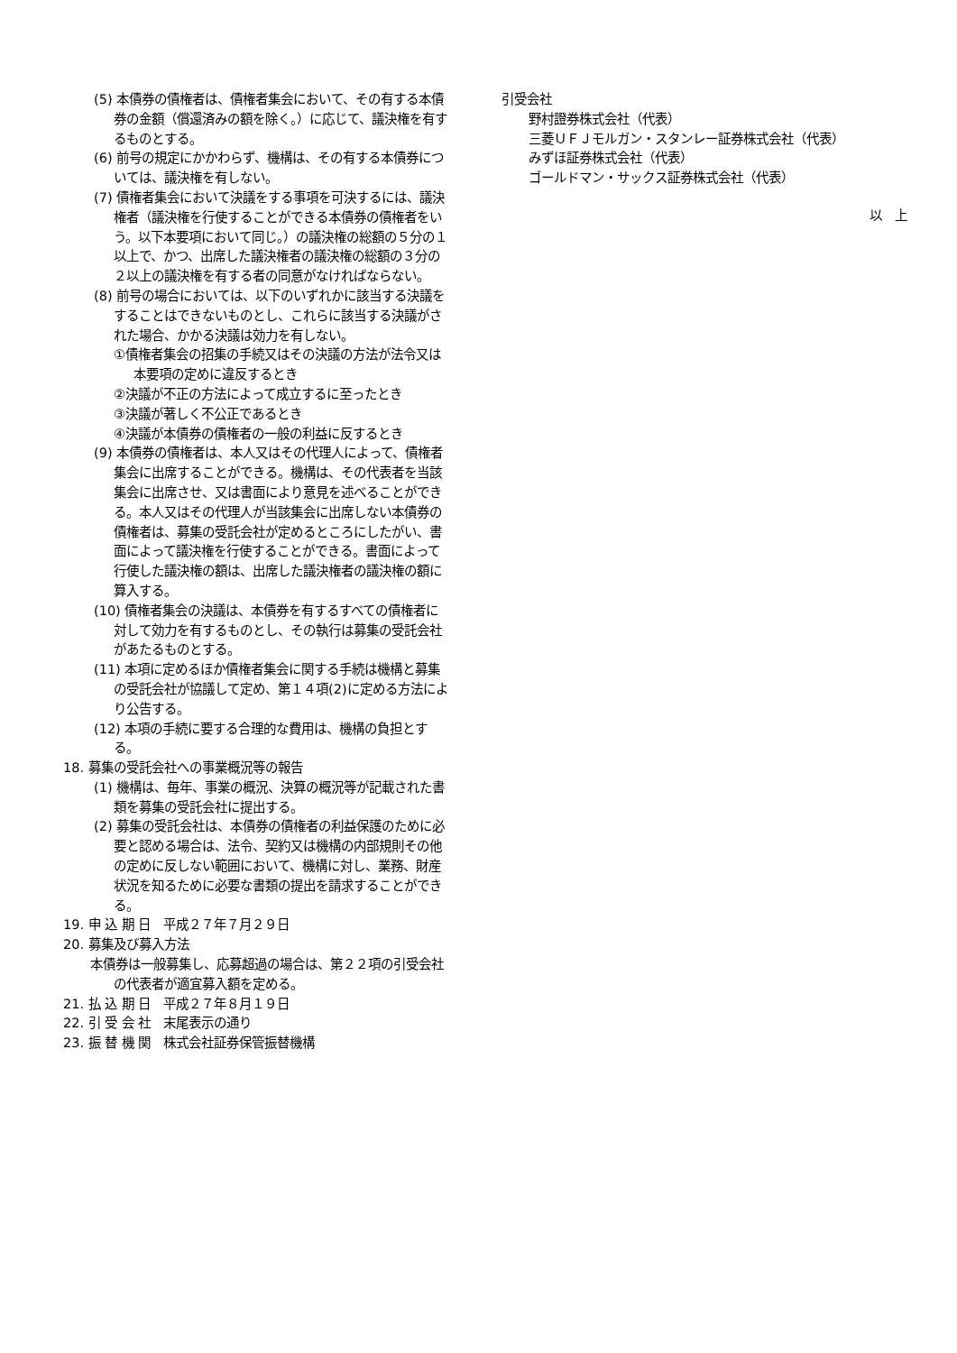(5) 本債券の債権者は、債権者集会において、その有する本債券の金額（償還済みの額を除く。）に応じて、議決権を有するものとする。
(6) 前号の規定にかかわらず、機構は、その有する本債券については、議決権を有しない。
(7) 債権者集会において決議をする事項を可決するには、議決権者（議決権を行使することができる本債券の債権者をいう。以下本要項において同じ。）の議決権の総額の５分の１以上で、かつ、出席した議決権者の議決権の総額の３分の２以上の議決権を有する者の同意がなければならない。
(8) 前号の場合においては、以下のいずれかに該当する決議をすることはできないものとし、これらに該当する決議がされた場合、かかる決議は効力を有しない。
①債権者集会の招集の手続又はその決議の方法が法令又は本要項の定めに違反するとき
②決議が不正の方法によって成立するに至ったとき
③決議が著しく不公正であるとき
④決議が本債券の債権者の一般の利益に反するとき
(9) 本債券の債権者は、本人又はその代理人によって、債権者集会に出席することができる。機構は、その代表者を当該集会に出席させ、又は書面により意見を述べることができる。本人又はその代理人が当該集会に出席しない本債券の債権者は、募集の受託会社が定めるところにしたがい、書面によって議決権を行使することができる。書面によって行使した議決権の額は、出席した議決権者の議決権の額に算入する。
(10) 債権者集会の決議は、本債券を有するすべての債権者に対して効力を有するものとし、その執行は募集の受託会社があたるものとする。
(11) 本項に定めるほか債権者集会に関する手続は機構と募集の受託会社が協議して定め、第１４項(2)に定める方法により公告する。
(12) 本項の手続に要する合理的な費用は、機構の負担とする。
18. 募集の受託会社への事業概況等の報告
(1) 機構は、毎年、事業の概況、決算の概況等が記載された書類を募集の受託会社に提出する。
(2) 募集の受託会社は、本債券の債権者の利益保護のために必要と認める場合は、法令、契約又は機構の内部規則その他の定めに反しない範囲において、機構に対し、業務、財産状況を知るために必要な書類の提出を請求することができる。
19. 申 込 期 日　平成２７年７月２９日
20. 募集及び募入方法
本債券は一般募集し、応募超過の場合は、第２２項の引受会社の代表者が適宜募入額を定める。
21. 払 込 期 日　平成２７年８月１９日
22. 引 受 会 社　末尾表示の通り
23. 振 替 機 関　株式会社証券保管振替機構
引受会社
野村證券株式会社（代表）
三菱ＵＦＪモルガン・スタンレー証券株式会社（代表）
みずほ証券株式会社（代表）
ゴールドマン・サックス証券株式会社（代表）
以　上